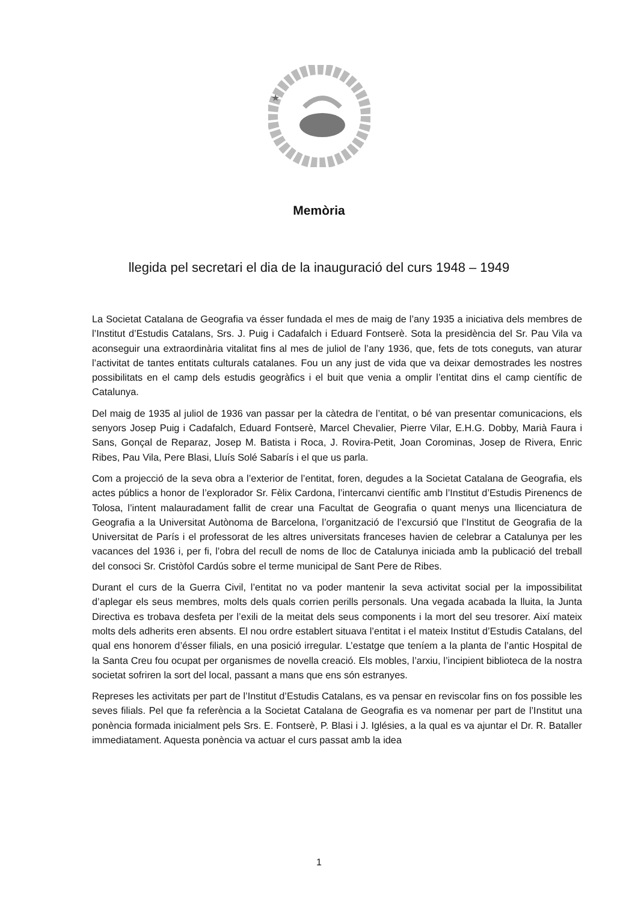★
Memòria
llegida pel secretari el dia de la inauguració del curs 1948 – 1949
La Societat Catalana de Geografia va ésser fundada el mes de maig de l’any 1935 a iniciativa dels membres de l’Institut d’Estudis Catalans, Srs. J. Puig i Cadafalch i Eduard Fontserè. Sota la presidència del Sr. Pau Vila va aconseguir una extraordinària vitalitat fins al mes de juliol de l’any 1936, que, fets de tots coneguts, van aturar l’activitat de tantes entitats culturals catalanes. Fou un any just de vida que va deixar demostrades les nostres possibilitats en el camp dels estudis geogràfics i el buit que venia a omplir l’entitat dins el camp científic de Catalunya.
Del maig de 1935 al juliol de 1936 van passar per la càtedra de l’entitat, o bé van presentar comunicacions, els senyors Josep Puig i Cadafalch, Eduard Fontserè, Marcel Chevalier, Pierre Vilar, E.H.G. Dobby, Marià Faura i Sans, Gonçal de Reparaz, Josep M. Batista i Roca, J. Rovira-Petit, Joan Corominas, Josep de Rivera, Enric Ribes, Pau Vila, Pere Blasi, Lluís Solé Sabarís i el que us parla.
Com a projecció de la seva obra a l’exterior de l’entitat, foren, degudes a la Societat Catalana de Geografia, els actes públics a honor de l’explorador Sr. Fèlix Cardona, l’intercanvi científic amb l’Institut d’Estudis Pirenencs de Tolosa, l’intent malauradament fallit de crear una Facultat de Geografia o quant menys una llicenciatura de Geografia a la Universitat Autònoma de Barcelona, l’organització de l’excursió que l’Institut de Geografia de la Universitat de París i el professorat de les altres universitats franceses havien de celebrar a Catalunya per les vacances del 1936 i, per fi, l’obra del recull de noms de lloc de Catalunya iniciada amb la publicació del treball del consoci Sr. Cristòfol Cardús sobre el terme municipal de Sant Pere de Ribes.
Durant el curs de la Guerra Civil, l’entitat no va poder mantenir la seva activitat social per la impossibilitat d’aplegar els seus membres, molts dels quals corrien perills personals. Una vegada acabada la lluita, la Junta Directiva es trobava desfeta per l’exili de la meitat dels seus components i la mort del seu tresorer. Així mateix molts dels adherits eren absents. El nou ordre establert situava l’entitat i el mateix Institut d’Estudis Catalans, del qual ens honorem d’ésser filials, en una posició irregular. L’estatge que teníem a la planta de l’antic Hospital de la Santa Creu fou ocupat per organismes de novella creació. Els mobles, l’arxiu, l’incipient biblioteca de la nostra societat sofriren la sort del local, passant a mans que ens són estranyes.
Represes les activitats per part de l’Institut d’Estudis Catalans, es va pensar en reviscolar fins on fos possible les seves filials. Pel que fa referència a la Societat Catalana de Geografia es va nomenar per part de l’Institut una ponència formada inicialment pels Srs. E. Fontserè, P. Blasi i J. Iglésies, a la qual es va ajuntar el Dr. R. Bataller immediatament. Aquesta ponència va actuar el curs passat amb la idea
1